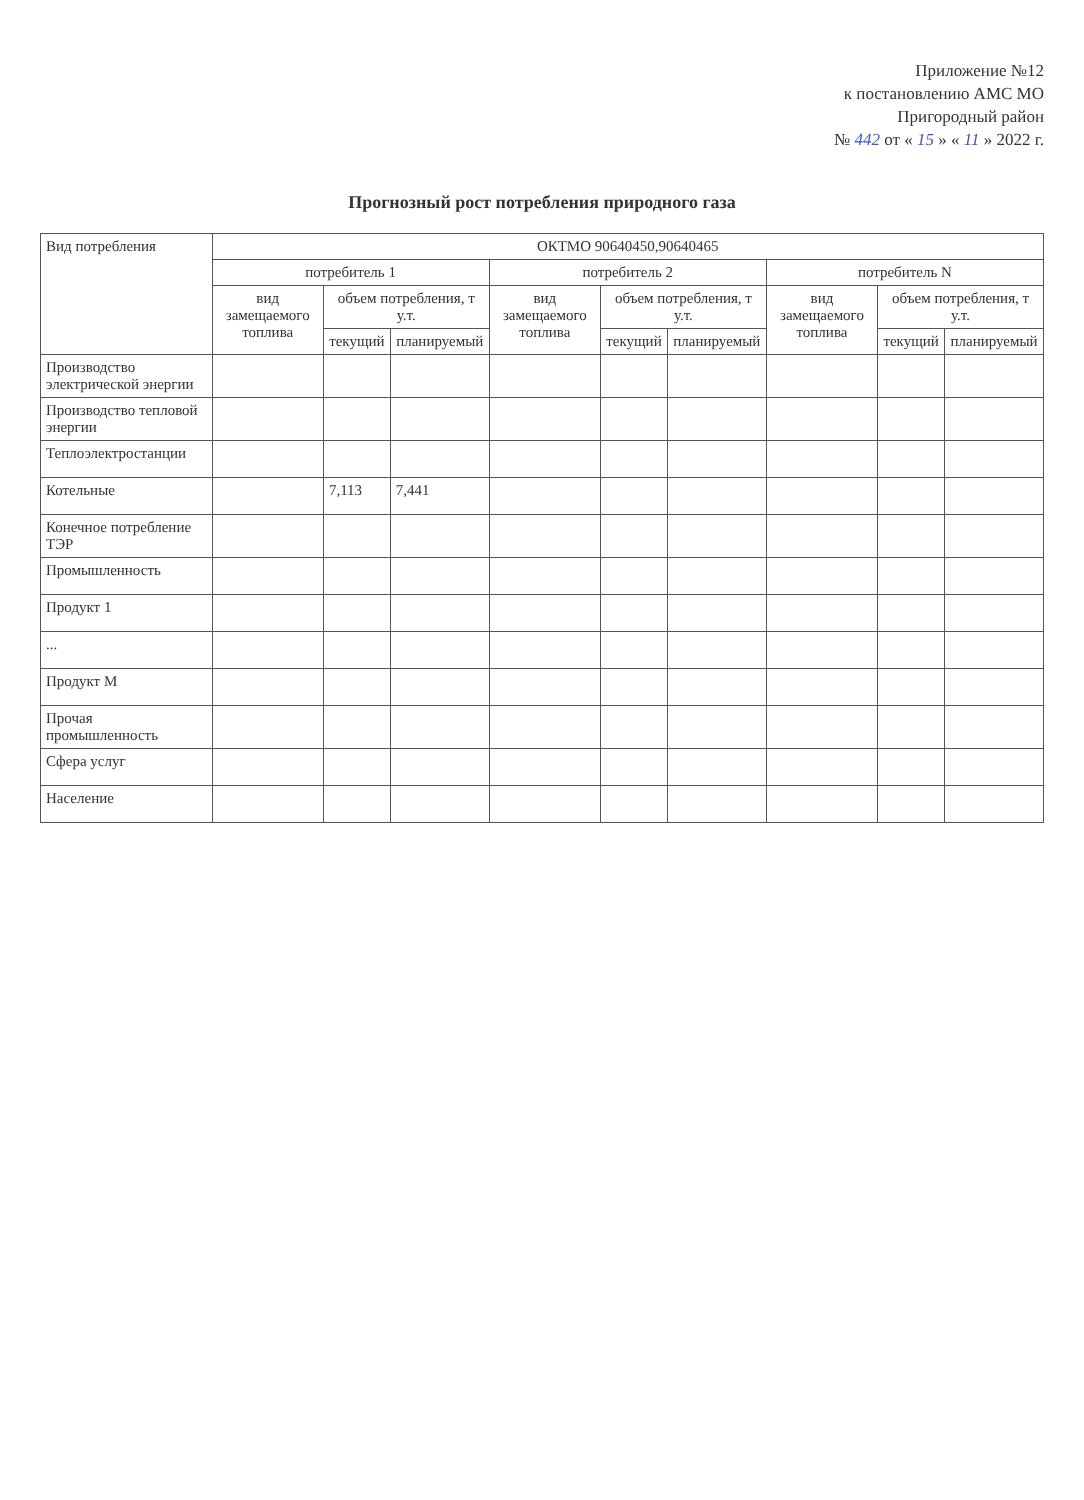Приложение №12
к постановлению АМС МО
Пригородный район
№ 442 от « 15 » « 11 » 2022 г.
Прогнозный рост потребления природного газа
| Вид потребления | ОКТМО 90640450,90640465 | | | | | | | | |
| --- | --- | --- | --- | --- | --- | --- | --- | --- | --- |
| | потребитель 1 | | | потребитель 2 | | | потребитель N | | |
| | вид замещаемого топлива | объем потребления, т у.т. | | вид замещаемого топлива | объем потребления, т у.т. | | вид замещаемого топлива | объем потребления, т у.т. | |
| | | текущий | планируемый | | текущий | планируемый | | текущий | планируемый |
| Производство электрической энергии | | | | | | | | | |
| Производство тепловой энергии | | | | | | | | | |
| Теплоэлектростанции | | | | | | | | | |
| Котельные | | 7,113 | 7,441 | | | | | | |
| Конечное потребление ТЭР | | | | | | | | | |
| Промышленность | | | | | | | | | |
| Продукт 1 | | | | | | | | | |
| ... | | | | | | | | | |
| Продукт М | | | | | | | | | |
| Прочая промышленность | | | | | | | | | |
| Сфера услуг | | | | | | | | | |
| Население | | | | | | | | | |